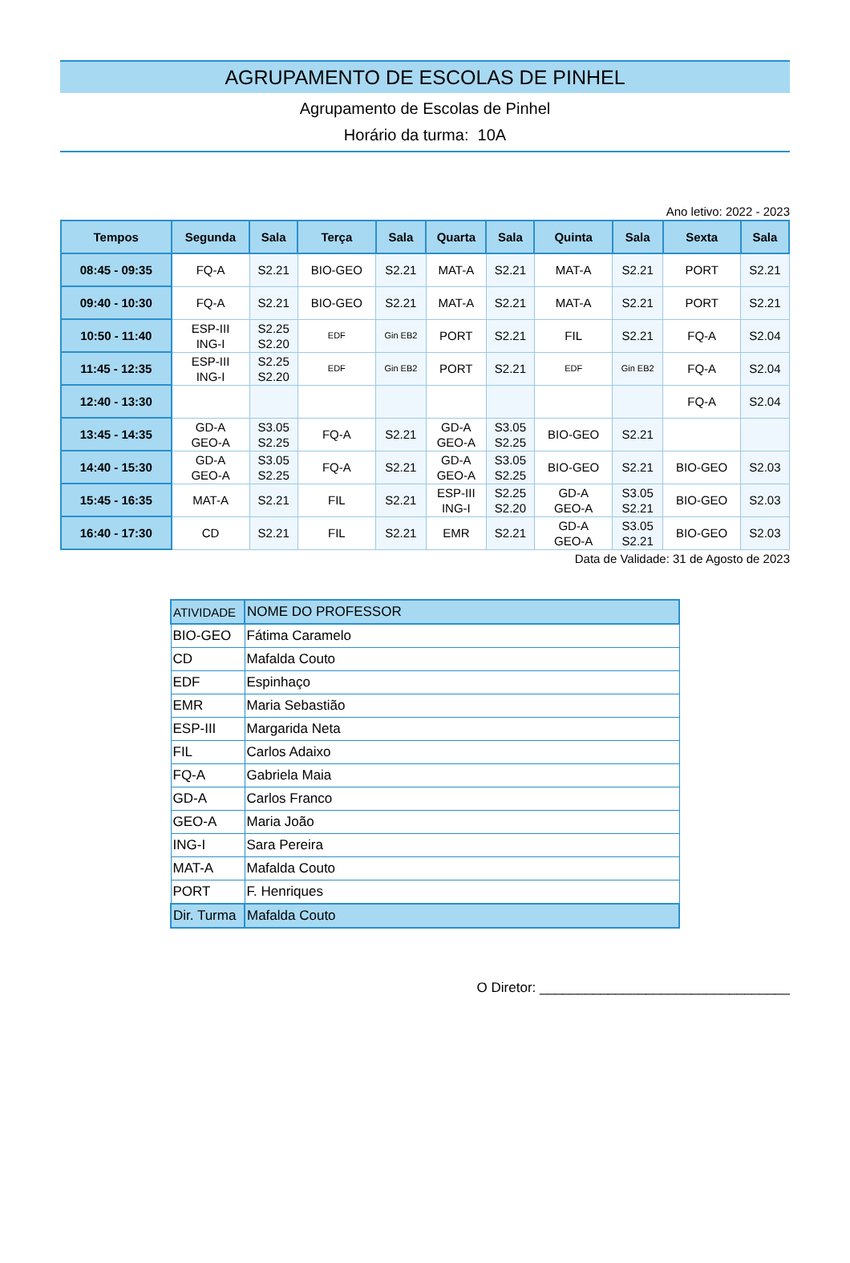AGRUPAMENTO DE ESCOLAS DE PINHEL
Agrupamento de Escolas de Pinhel
Horário da turma: 10A
Ano letivo: 2022 - 2023
| Tempos | Segunda | Sala | Terça | Sala | Quarta | Sala | Quinta | Sala | Sexta | Sala |
| --- | --- | --- | --- | --- | --- | --- | --- | --- | --- | --- |
| 08:45 - 09:35 | FQ-A | S2.21 | BIO-GEO | S2.21 | MAT-A | S2.21 | MAT-A | S2.21 | PORT | S2.21 |
| 09:40 - 10:30 | FQ-A | S2.21 | BIO-GEO | S2.21 | MAT-A | S2.21 | MAT-A | S2.21 | PORT | S2.21 |
| 10:50 - 11:40 | ESP-III ING-I | S2.25 S2.20 | EDF | Gin EB2 | PORT | S2.21 | FIL | S2.21 | FQ-A | S2.04 |
| 11:45 - 12:35 | ESP-III ING-I | S2.25 S2.20 | EDF | Gin EB2 | PORT | S2.21 | EDF | Gin EB2 | FQ-A | S2.04 |
| 12:40 - 13:30 | | | | | | | | | FQ-A | S2.04 |
| 13:45 - 14:35 | GD-A GEO-A | S3.05 S2.25 | FQ-A | S2.21 | GD-A GEO-A | S3.05 S2.25 | BIO-GEO | S2.21 | | |
| 14:40 - 15:30 | GD-A GEO-A | S3.05 S2.25 | FQ-A | S2.21 | GD-A GEO-A | S3.05 S2.25 | BIO-GEO | S2.21 | BIO-GEO | S2.03 |
| 15:45 - 16:35 | MAT-A | S2.21 | FIL | S2.21 | ESP-III ING-I | S2.25 S2.20 | GD-A GEO-A | S3.05 S2.21 | BIO-GEO | S2.03 |
| 16:40 - 17:30 | CD | S2.21 | FIL | S2.21 | EMR | S2.21 | GD-A GEO-A | S3.05 S2.21 | BIO-GEO | S2.03 |
Data de Validade: 31 de Agosto de 2023
| ATIVIDADE | NOME DO PROFESSOR |
| BIO-GEO | Fátima Caramelo |
| CD | Mafalda Couto |
| EDF | Espinhaço |
| EMR | Maria Sebastião |
| ESP-III | Margarida Neta |
| FIL | Carlos Adaixo |
| FQ-A | Gabriela Maia |
| GD-A | Carlos Franco |
| GEO-A | Maria João |
| ING-I | Sara Pereira |
| MAT-A | Mafalda Couto |
| PORT | F. Henriques |
| Dir. Turma | Mafalda Couto |
O Diretor: _________________________________